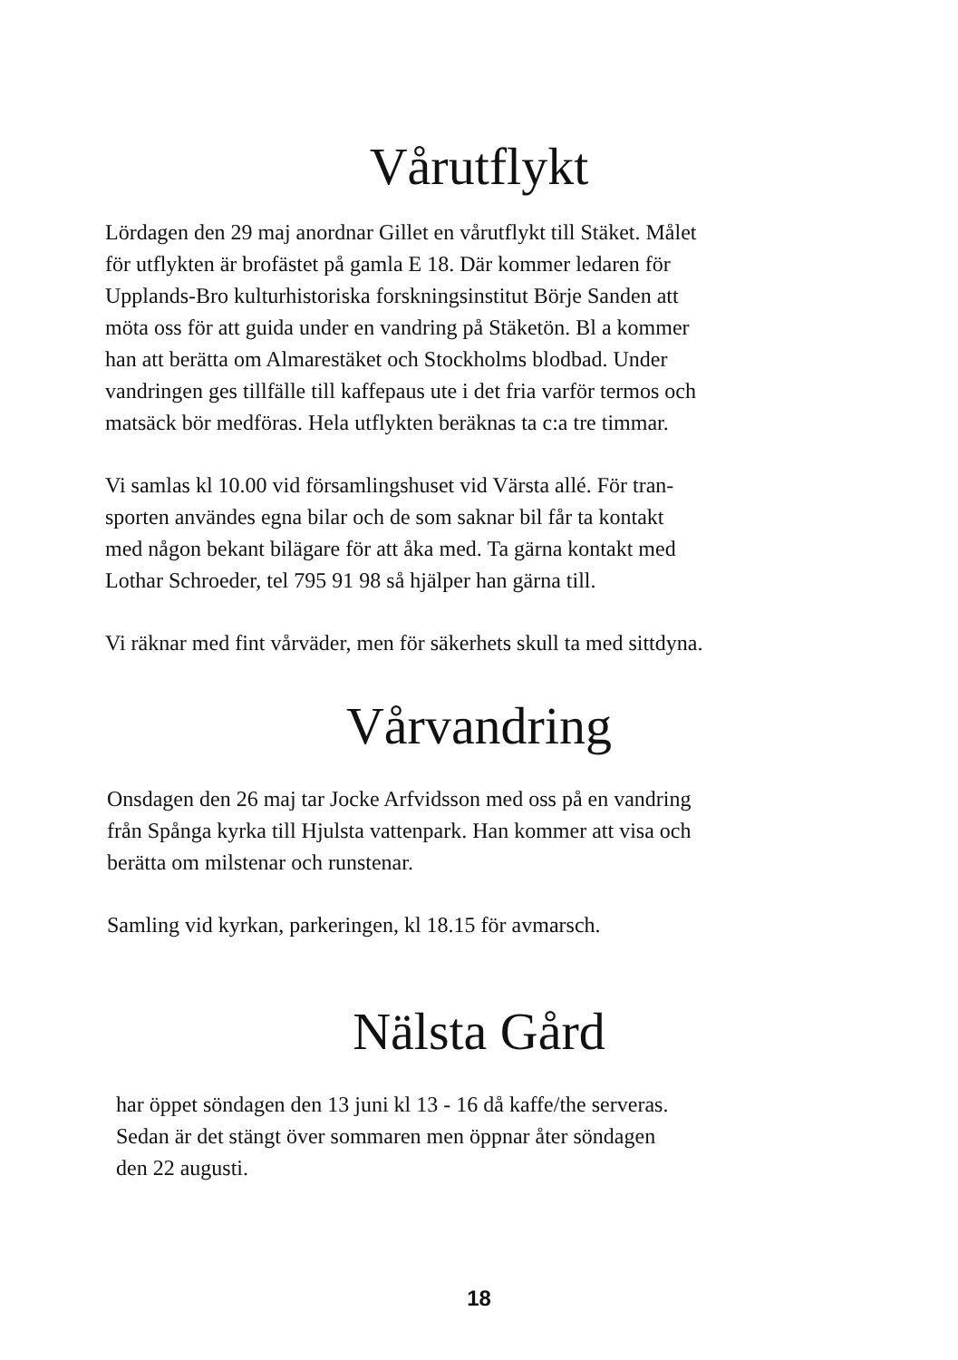Vårutflykt
Lördagen den 29 maj anordnar Gillet en vårutflykt till Stäket. Målet
för utflykten är brofästet på gamla E 18. Där kommer ledaren för
Upplands-Bro kulturhistoriska forskningsinstitut Börje Sanden att
möta oss för att guida under en vandring på Stäketön. Bl a kommer
han att berätta om Almarestäket och Stockholms blodbad. Under
vandringen ges tillfälle till kaffepaus ute i det fria varför termos och
matsäck bör medföras. Hela utflykten beräknas ta c:a tre timmar.
Vi samlas kl 10.00 vid församlingshuset vid Värsta allé. För tran-
sporten användes egna bilar och de som saknar bil får ta kontakt
med någon bekant bilägare för att åka med. Ta gärna kontakt med
Lothar Schroeder, tel 795 91 98 så hjälper han gärna till.
Vi räknar med fint vårväder, men för säkerhets skull ta med sittdyna.
Vårvandring
Onsdagen den 26 maj tar Jocke Arfvidsson med oss på en vandring
från Spånga kyrka till Hjulsta vattenpark. Han kommer att visa och
berätta om milstenar och runstenar.
Samling vid kyrkan, parkeringen, kl 18.15 för avmarsch.
Nälsta Gård
har öppet söndagen den 13 juni kl 13 - 16 då kaffe/the serveras.
Sedan är det stängt över sommaren men öppnar åter söndagen
den 22 augusti.
18